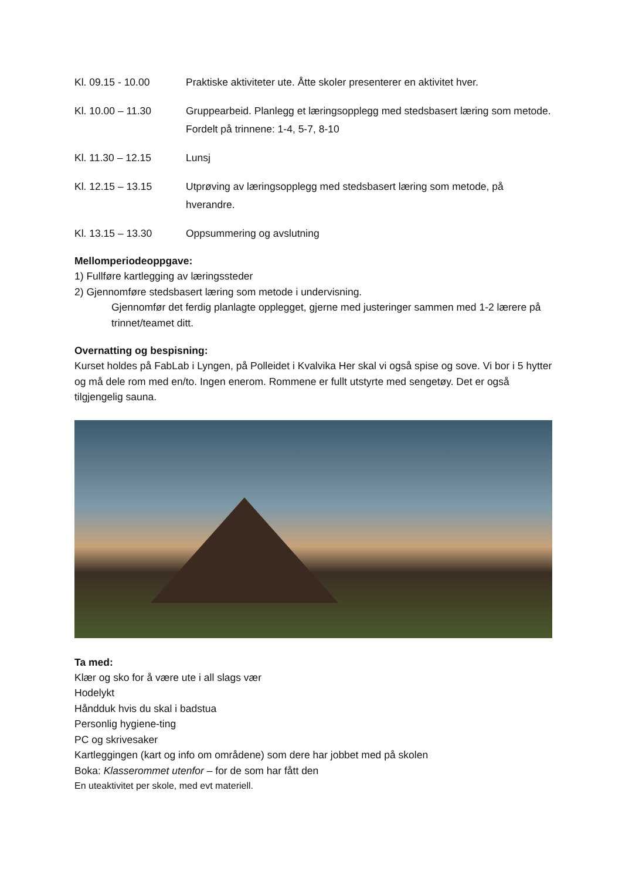Kl. 09.15 - 10.00 Praktiske aktiviteter ute. Åtte skoler presenterer en aktivitet hver.
Kl. 10.00 – 11.30 Gruppearbeid. Planlegg et læringsopplegg med stedsbasert læring som metode. Fordelt på trinnene: 1-4, 5-7, 8-10
Kl. 11.30 – 12.15 Lunsj
Kl. 12.15 – 13.15 Utprøving av læringsopplegg med stedsbasert læring som metode, på hverandre.
Kl. 13.15 – 13.30 Oppsummering og avslutning
Mellomperiodeoppgave:
1) Fullføre kartlegging av læringssteder
2) Gjennomføre stedsbasert læring som metode i undervisning.
Gjennomfør det ferdig planlagte opplegget, gjerne med justeringer sammen med 1-2 lærere på trinnet/teamet ditt.
Overnatting og bespisning:
Kurset holdes på FabLab i Lyngen, på Polleidet i Kvalvika Her skal vi også spise og sove. Vi bor i 5 hytter og må dele rom med en/to. Ingen enerom. Rommene er fullt utstyrte med sengetøy. Det er også tilgjengelig sauna.
Ta med:
Klær og sko for å være ute i all slags vær
Hodelykt
Håndduk hvis du skal i badstua
Personlig hygiene-ting
PC og skrivesaker
Kartleggingen (kart og info om områdene) som dere har jobbet med på skolen
Boka: Klasserommet utenfor – for de som har fått den
En uteaktivitet per skole, med evt materiell.